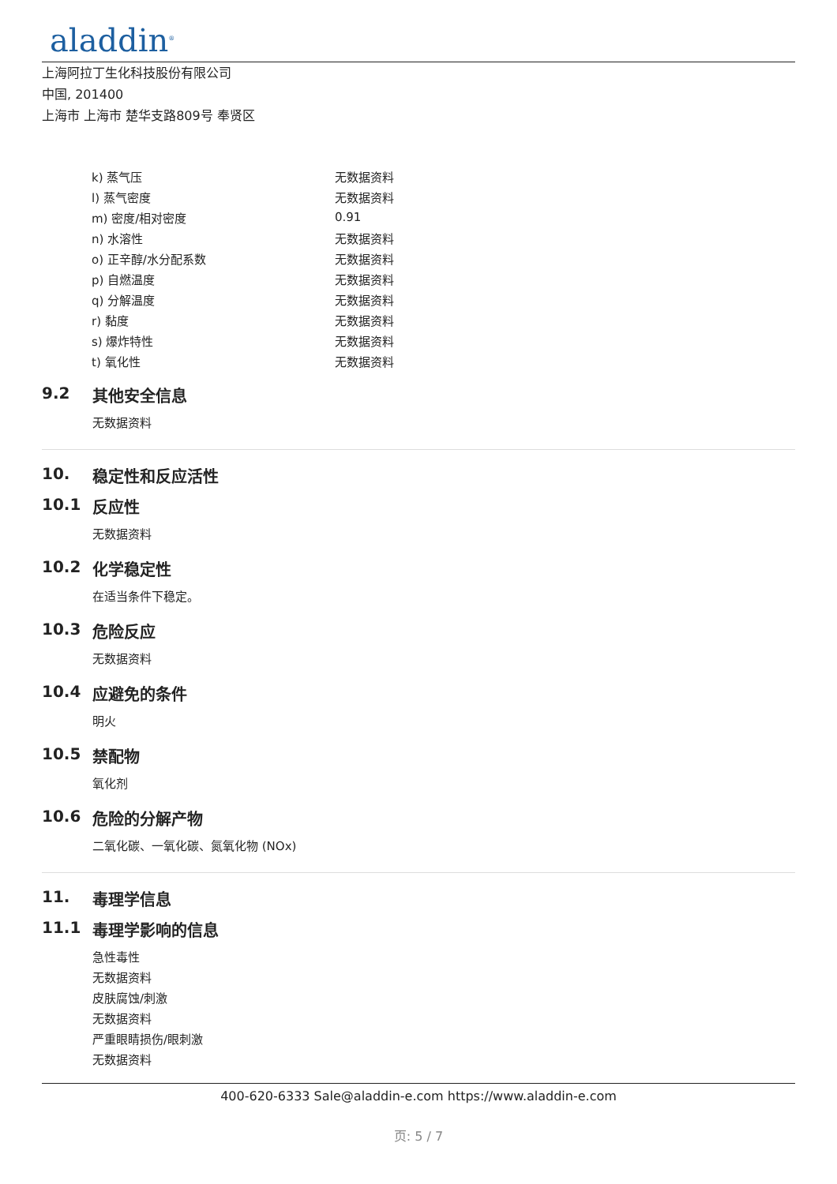aladdin<sup>®</sup>
上海阿拉丁生化科技股份有限公司
中国, 201400
上海市 上海市 楚华支路809号 奉贤区
| k) 蒸气压 | 无数据资料 |
| l) 蒸气密度 | 无数据资料 |
| m) 密度/相对密度 | 0.91 |
| n) 水溶性 | 无数据资料 |
| o) 正辛醇/水分配系数 | 无数据资料 |
| p) 自燃温度 | 无数据资料 |
| q) 分解温度 | 无数据资料 |
| r) 黏度 | 无数据资料 |
| s) 爆炸特性 | 无数据资料 |
| t) 氧化性 | 无数据资料 |
9.2 其他安全信息
无数据资料
10. 稳定性和反应活性
10.1 反应性
无数据资料
10.2 化学稳定性
在适当条件下稳定。
10.3 危险反应
无数据资料
10.4 应避免的条件
明火
10.5 禁配物
氧化剂
10.6 危险的分解产物
二氧化碳、一氧化碳、氮氧化物 (NOx)
11. 毒理学信息
11.1 毒理学影响的信息
急性毒性
无数据资料
皮肤腐蚀/刺激
无数据资料
严重眼睛损伤/眼刺激
无数据资料
400-620-6333 Sale@aladdin-e.com https://www.aladdin-e.com
页: 5 / 7